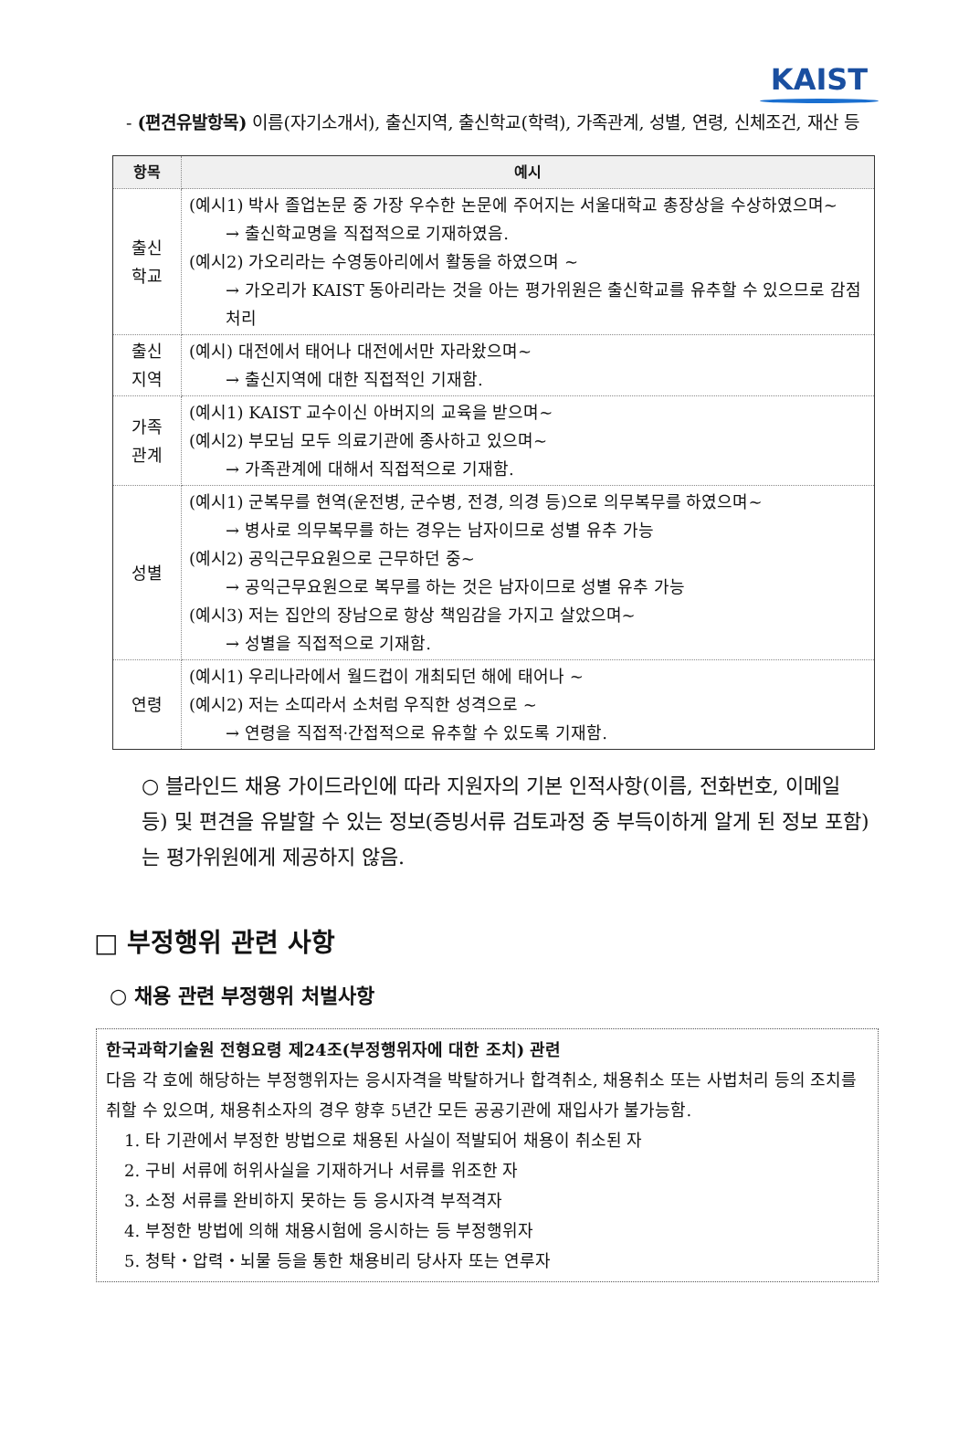KAIST
- (편견유발항목) 이름(자기소개서), 출신지역, 출신학교(학력), 가족관계, 성별, 연령, 신체조건, 재산 등
| 항목 | 예시 |
| --- | --- |
| 출신 학교 | (예시1) 박사 졸업논문 중 가장 우수한 논문에 주어지는 서울대학교 총장상을 수상하였으며~ → 출신학교명을 직접적으로 기재하였음. (예시2) 가오리라는 수영동아리에서 활동을 하였으며 ~ → 가오리가 KAIST 동아리라는 것을 아는 평가위원은 출신학교를 유추할 수 있으므로 감점 처리 |
| 출신 지역 | (예시) 대전에서 태어나 대전에서만 자라왔으며~ → 출신지역에 대한 직접적인 기재함. |
| 가족 관계 | (예시1) KAIST 교수이신 아버지의 교육을 받으며~ (예시2) 부모님 모두 의료기관에 종사하고 있으며~ → 가족관계에 대해서 직접적으로 기재함. |
| 성별 | (예시1) 군복무를 현역(운전병, 군수병, 전경, 의경 등)으로 의무복무를 하였으며~ → 병사로 의무복무를 하는 경우는 남자이므로 성별 유추 가능 (예시2) 공익근무요원으로 근무하던 중~ → 공익근무요원으로 복무를 하는 것은 남자이므로 성별 유추 가능 (예시3) 저는 집안의 장남으로 항상 책임감을 가지고 살았으며~ → 성별을 직접적으로 기재함. |
| 연령 | (예시1) 우리나라에서 월드컵이 개최되던 해에 태어나 ~ (예시2) 저는 소띠라서 소처럼 우직한 성격으로 ~ → 연령을 직접적·간접적으로 유추할 수 있도록 기재함. |
○ 블라인드 채용 가이드라인에 따라 지원자의 기본 인적사항(이름, 전화번호, 이메일 등) 및 편견을 유발할 수 있는 정보(증빙서류 검토과정 중 부득이하게 알게 된 정보 포함)는 평가위원에게 제공하지 않음.
□ 부정행위 관련 사항
○ 채용 관련 부정행위 처벌사항
한국과학기술원 전형요령 제24조(부정행위자에 대한 조치) 관련
다음 각 호에 해당하는 부정행위자는 응시자격을 박탈하거나 합격취소, 채용취소 또는 사법처리 등의 조치를 취할 수 있으며, 채용취소자의 경우 향후 5년간 모든 공공기관에 재입사가 불가능함.
1. 타 기관에서 부정한 방법으로 채용된 사실이 적발되어 채용이 취소된 자
2. 구비 서류에 허위사실을 기재하거나 서류를 위조한 자
3. 소정 서류를 완비하지 못하는 등 응시자격 부적격자
4. 부정한 방법에 의해 채용시험에 응시하는 등 부정행위자
5. 청탁・압력・뇌물 등을 통한 채용비리 당사자 또는 연루자